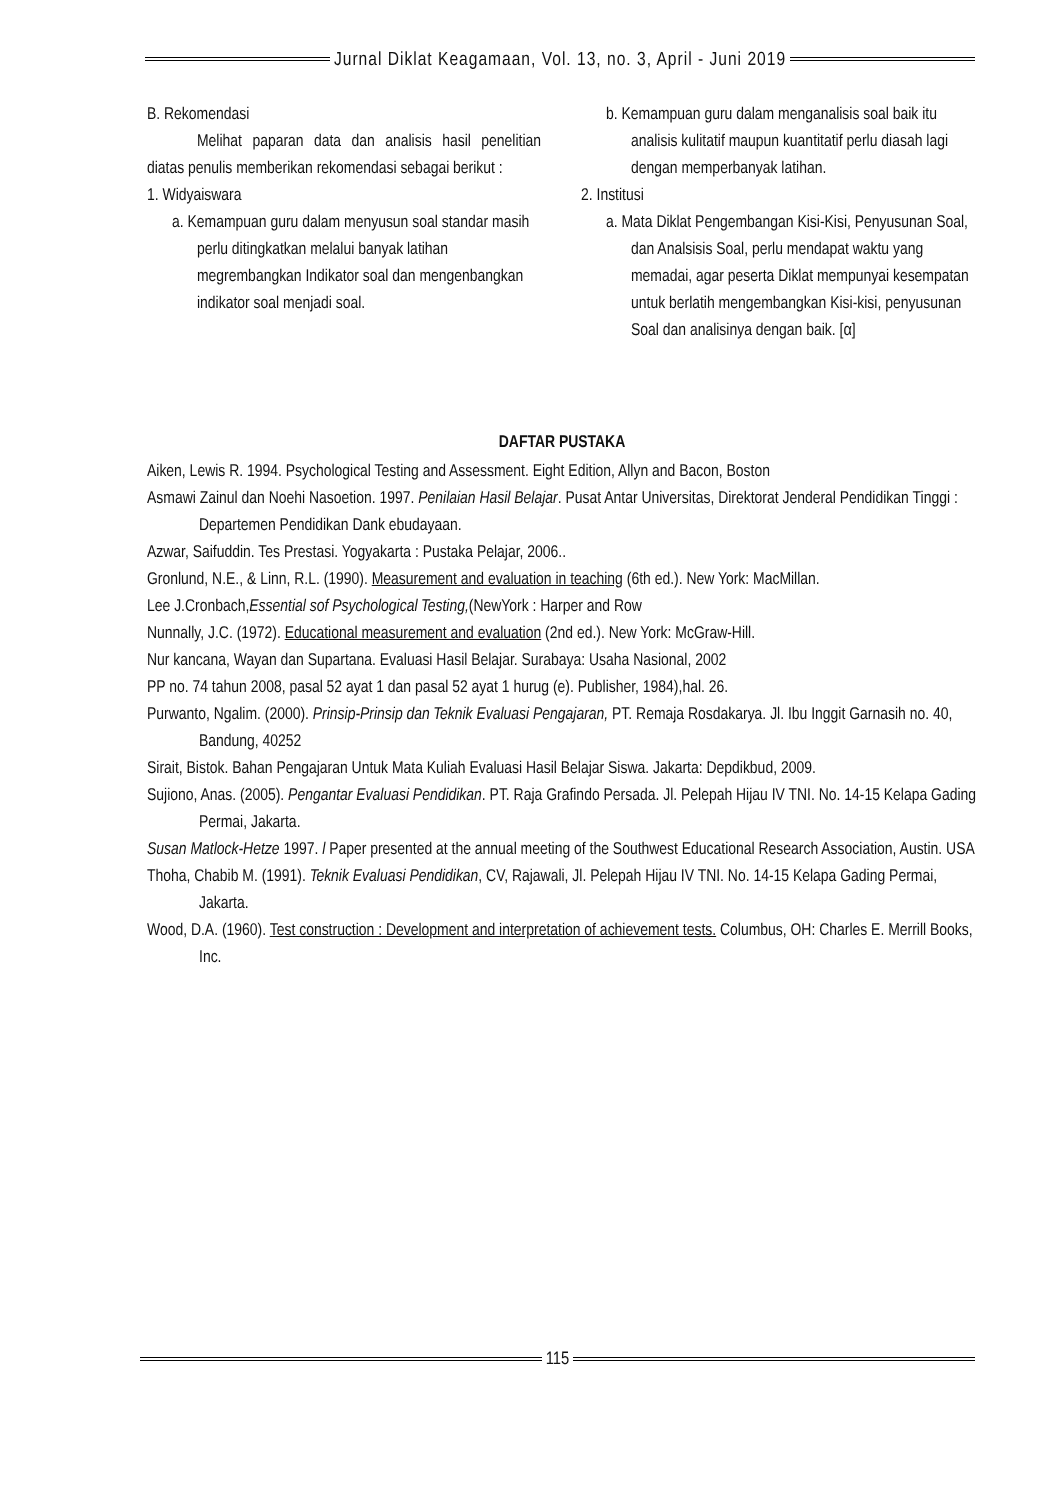Jurnal Diklat Keagamaan, Vol. 13, no. 3, April - Juni 2019
B. Rekomendasi
Melihat paparan data dan analisis hasil penelitian diatas penulis memberikan rekomendasi sebagai berikut :
1. Widyaiswara
a. Kemampuan guru dalam menyusun soal standar masih perlu ditingkatkan melalui banyak latihan megrembangkan Indikator soal dan mengenbangkan indikator soal menjadi soal.
b. Kemampuan guru dalam menganalisis soal baik itu analisis kulitatif maupun kuantitatif perlu diasah lagi dengan memperbanyak latihan.
2. Institusi
a. Mata Diklat Pengembangan Kisi-Kisi, Penyusunan Soal, dan Analsisis Soal, perlu mendapat waktu yang memadai, agar peserta Diklat mempunyai kesempatan untuk berlatih mengembangkan Kisi-kisi, penyusunan Soal dan analisinya dengan baik. [α]
DAFTAR PUSTAKA
Aiken, Lewis R. 1994. Psychological Testing and Assessment. Eight Edition, Allyn and Bacon, Boston
Asmawi Zainul dan Noehi Nasoetion. 1997. Penilaian Hasil Belajar. Pusat Antar Universitas, Direktorat Jenderal Pendidikan Tinggi : Departemen Pendidikan Dank ebudayaan.
Azwar, Saifuddin. Tes Prestasi. Yogyakarta : Pustaka Pelajar, 2006..
Gronlund, N.E., & Linn, R.L. (1990). Measurement and evaluation in teaching (6th ed.). New York: MacMillan.
Lee J.Cronbach,Essential sof Psychological Testing,(NewYork : Harper and Row
Nunnally, J.C. (1972). Educational measurement and evaluation (2nd ed.). New York: McGraw-Hill.
Nur kancana, Wayan dan Supartana. Evaluasi Hasil Belajar. Surabaya: Usaha Nasional, 2002
PP no. 74 tahun 2008, pasal 52 ayat 1 dan pasal 52 ayat 1 hurug (e). Publisher, 1984),hal. 26.
Purwanto, Ngalim. (2000). Prinsip-Prinsip dan Teknik Evaluasi Pengajaran, PT. Remaja Rosdakarya. Jl. Ibu Inggit Garnasih no. 40, Bandung, 40252
Sirait, Bistok. Bahan Pengajaran Untuk Mata Kuliah Evaluasi Hasil Belajar Siswa. Jakarta: Depdikbud, 2009.
Sujiono, Anas. (2005). Pengantar Evaluasi Pendidikan. PT. Raja Grafindo Persada. Jl. Pelepah Hijau IV TNI. No. 14-15 Kelapa Gading Permai, Jakarta.
Susan Matlock-Hetze 1997. l Paper presented at the annual meeting of the Southwest Educational Research Association, Austin. USA
Thoha, Chabib M. (1991). Teknik Evaluasi Pendidikan, CV, Rajawali, Jl. Pelepah Hijau IV TNI. No. 14-15 Kelapa Gading Permai, Jakarta.
Wood, D.A. (1960). Test construction : Development and interpretation of achievement tests. Columbus, OH: Charles E. Merrill Books, Inc.
115